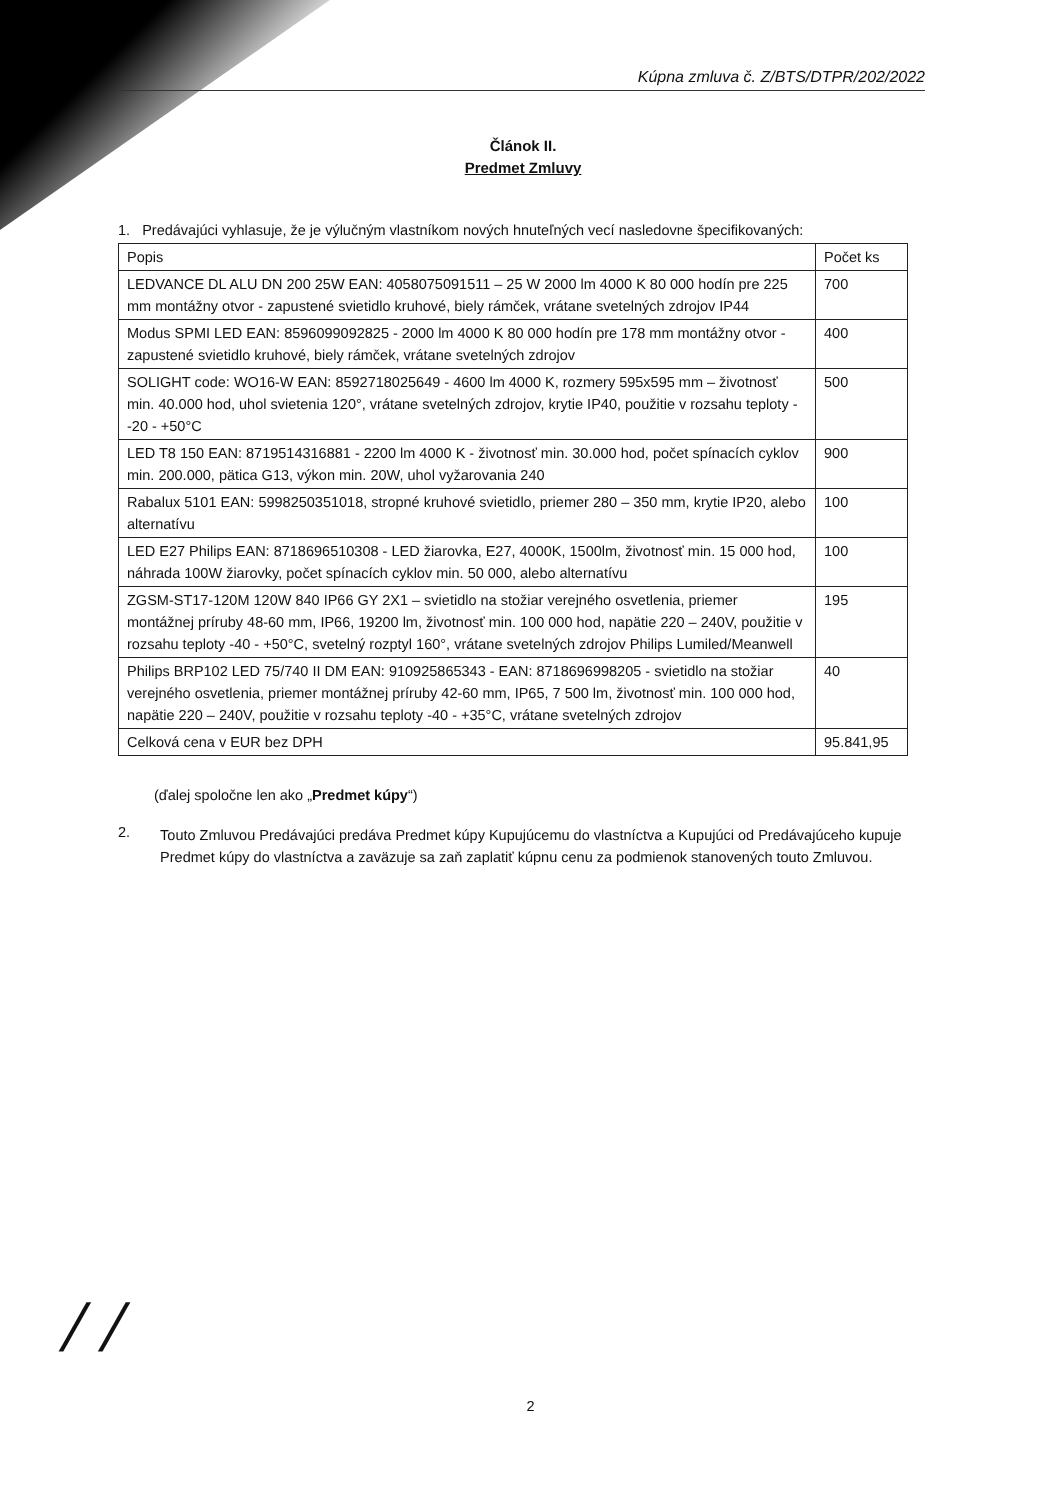Kúpna zmluva č. Z/BTS/DTPR/202/2022
Článok II.
Predmet Zmluvy
1. Predávajúci vyhlasuje, že je výlučným vlastníkom nových hnuteľných vecí nasledovne špecifikovaných:
| Popis | Počet ks |
| --- | --- |
| LEDVANCE DL ALU DN 200 25W EAN: 4058075091511 – 25 W 2000 lm 4000 K 80 000 hodín pre 225 mm montážny otvor - zapustené svietidlo kruhové, biely rámček, vrátane svetelných zdrojov IP44 | 700 |
| Modus SPMI LED EAN: 8596099092825 - 2000 lm 4000 K 80 000 hodín pre 178 mm montážny otvor - zapustené svietidlo kruhové, biely rámček, vrátane svetelných zdrojov | 400 |
| SOLIGHT code: WO16-W EAN: 8592718025649 - 4600 lm 4000 K, rozmery 595x595 mm – životnosť min. 40.000 hod, uhol svietenia 120°, vrátane svetelných zdrojov, krytie IP40, použitie v rozsahu teploty --20 - +50°C | 500 |
| LED T8 150 EAN: 8719514316881 - 2200 lm 4000 K - životnosť min. 30.000 hod, počet spínacích cyklov min. 200.000, pätica G13, výkon min. 20W, uhol vyžarovania 240 | 900 |
| Rabalux 5101 EAN: 5998250351018, stropné kruhové svietidlo, priemer 280 – 350 mm, krytie IP20, alebo alternatívu | 100 |
| LED E27 Philips EAN: 8718696510308 - LED žiarovka, E27, 4000K, 1500lm, životnosť min. 15 000 hod, náhrada 100W žiarovky, počet spínacích cyklov min. 50 000, alebo alternatívu | 100 |
| ZGSM-ST17-120M 120W 840 IP66 GY 2X1 – svietidlo na stožiar verejného osvetlenia, priemer montážnej príruby 48-60 mm, IP66, 19200 lm, životnosť min. 100 000 hod, napätie 220 – 240V, použitie v rozsahu teploty -40 - +50°C, svetelný rozptyl 160°, vrátane svetelných zdrojov Philips Lumiled/Meanwell | 195 |
| Philips BRP102 LED 75/740 II DM EAN: 910925865343 - EAN: 8718696998205 - svietidlo na stožiar verejného osvetlenia, priemer montážnej príruby 42-60 mm, IP65, 7 500 lm, životnosť min. 100 000 hod, napätie 220 – 240V, použitie v rozsahu teploty -40 - +35°C, vrátane svetelných zdrojov | 40 |
| Celková cena v EUR bez DPH | 95.841,95 |
(ďalej spoločne len ako „Predmet kúpy“)
2.
Touto Zmluvou Predávajúci predáva Predmet kúpy Kupujúcemu do vlastníctva a Kupujúci od Predávajúceho kupuje Predmet kúpy do vlastníctva a zaväzuje sa zaň zaplatiť kúpnu cenu za podmienok stanovených touto Zmluvou.
/ /
2